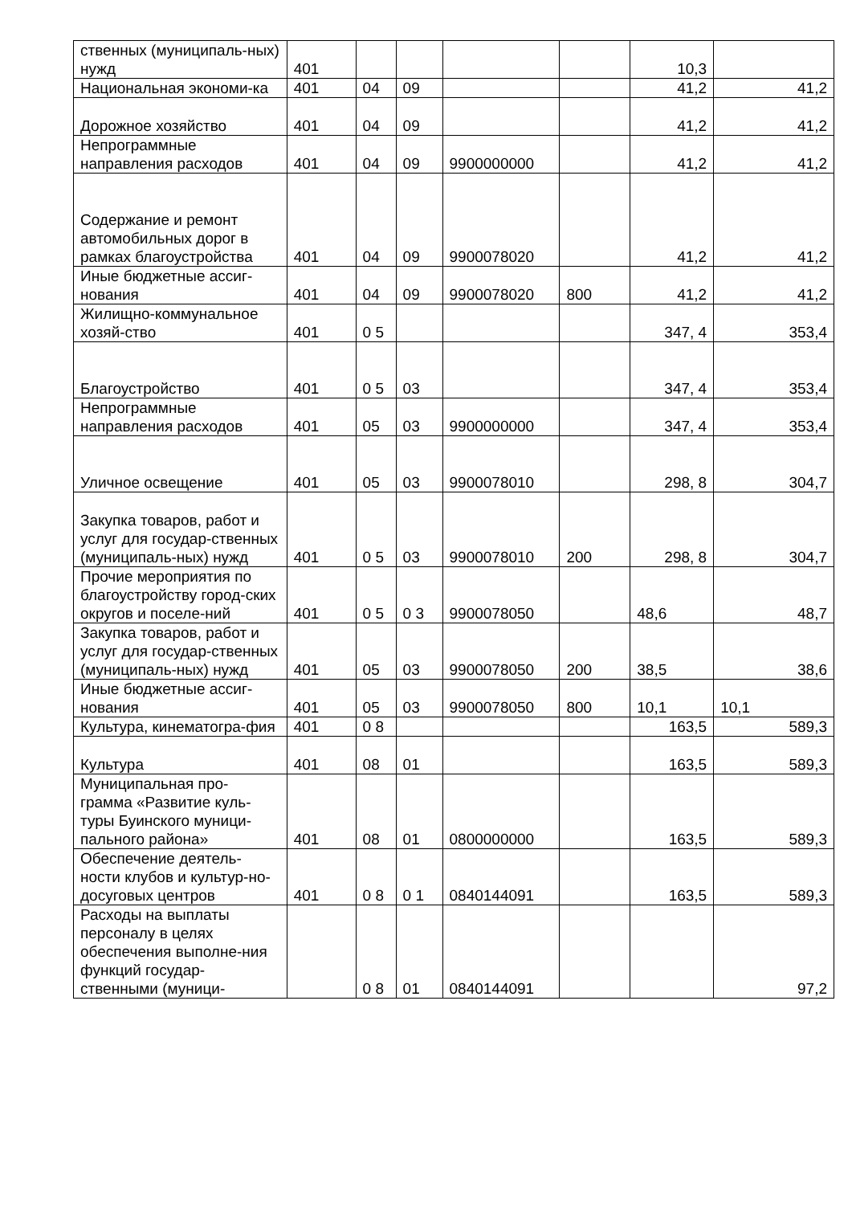| ственных (муниципаль-ных) нужд | 401 | | | | | 10,3 | |
| Национальная экономи-ка | 401 | 04 | 09 | | | 41,2 | 41,2 |
| Дорожное хозяйство | 401 | 04 | 09 | | | 41,2 | 41,2 |
| Непрограммные направления расходов | 401 | 04 | 09 | 9900000000 | | 41,2 | 41,2 |
| Содержание и ремонт автомобильных дорог в рамках благоустройства | 401 | 04 | 09 | 9900078020 | | 41,2 | 41,2 |
| Иные бюджетные ассиг-нования | 401 | 04 | 09 | 9900078020 | 800 | 41,2 | 41,2 |
| Жилищно-коммунальное хозяй-ство | 401 | 0 5 | | | | 347, 4 | 353,4 |
| Благоустройство | 401 | 0 5 | 03 | | | 347, 4 | 353,4 |
| Непрограммные направления расходов | 401 | 05 | 03 | 9900000000 | | 347, 4 | 353,4 |
| Уличное освещение | 401 | 05 | 03 | 9900078010 | | 298, 8 | 304,7 |
| Закупка товаров, работ и услуг для государ-ственных (муниципаль-ных) нужд | 401 | 0 5 | 03 | 9900078010 | 200 | 298, 8 | 304,7 |
| Прочие мероприятия по благоустройству город-ских округов и поселе-ний | 401 | 0 5 | 0 3 | 9900078050 | | 48,6 | 48,7 |
| Закупка товаров, работ и услуг для государ-ственных (муниципаль-ных) нужд | 401 | 05 | 03 | 9900078050 | 200 | 38,5 | 38,6 |
| Иные бюджетные ассиг-нования | 401 | 05 | 03 | 9900078050 | 800 | 10,1 | 10,1 |
| Культура, кинематогра-фия | 401 | 0 8 | | | | 163,5 | 589,3 |
| Культура | 401 | 08 | 01 | | | 163,5 | 589,3 |
| Муниципальная про-грамма «Развитие куль-туры Буинского муници-пального района» | 401 | 08 | 01 | 0800000000 | | 163,5 | 589,3 |
| Обеспечение деятель-ности клубов и культур-но-досуговых центров | 401 | 0 8 | 0 1 | 0840144091 | | 163,5 | 589,3 |
| Расходы на выплаты персоналу в целях обеспечения выполне-ния функций государ-ственными (муници- | | 0 8 | 01 | 0840144091 | | | 97,2 |